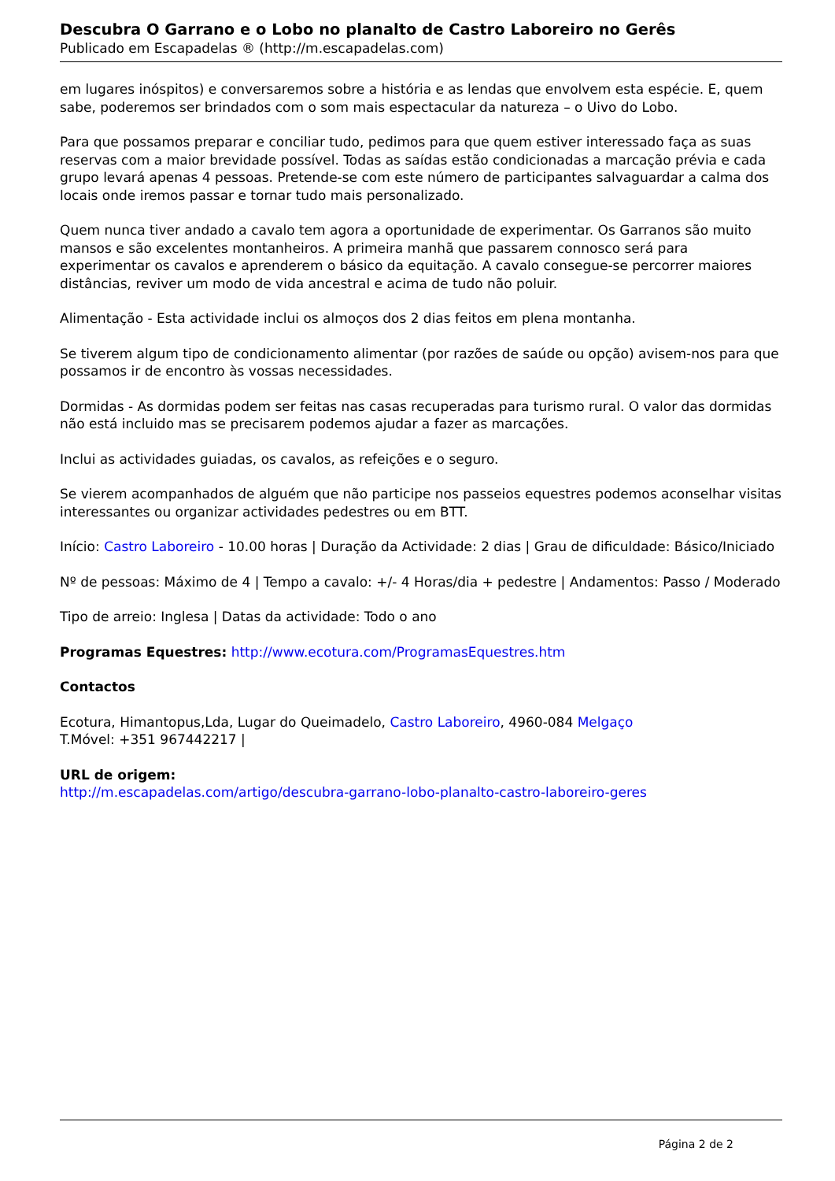Descubra O Garrano e o Lobo no planalto de Castro Laboreiro no Gerês
Publicado em Escapadelas ® (http://m.escapadelas.com)
em lugares inóspitos) e conversaremos sobre a história e as lendas que envolvem esta espécie. E, quem sabe, poderemos ser brindados com o som mais espectacular da natureza – o Uivo do Lobo.
Para que possamos preparar e conciliar tudo, pedimos para que quem estiver interessado faça as suas reservas com a maior brevidade possível. Todas as saídas estão condicionadas a marcação prévia e cada grupo levará apenas 4 pessoas. Pretende-se com este número de participantes salvaguardar a calma dos locais onde iremos passar e tornar tudo mais personalizado.
Quem nunca tiver andado a cavalo tem agora a oportunidade de experimentar. Os Garranos são muito mansos e são excelentes montanheiros. A primeira manhã que passarem connosco será para experimentar os cavalos e aprenderem o básico da equitação. A cavalo consegue-se percorrer maiores distâncias, reviver um modo de vida ancestral e acima de tudo não poluir.
Alimentação - Esta actividade inclui os almoços dos 2 dias feitos em plena montanha.
Se tiverem algum tipo de condicionamento alimentar (por razões de saúde ou opção) avisem-nos para que possamos ir de encontro às vossas necessidades.
Dormidas - As dormidas podem ser feitas nas casas recuperadas para turismo rural. O valor das dormidas não está incluido mas se precisarem podemos ajudar a fazer as marcações.
Inclui as actividades guiadas, os cavalos, as refeições e o seguro.
Se vierem acompanhados de alguém que não participe nos passeios equestres podemos aconselhar visitas interessantes ou organizar actividades pedestres ou em BTT.
Início: Castro Laboreiro - 10.00 horas | Duração da Actividade: 2 dias | Grau de dificuldade: Básico/Iniciado
Nº de pessoas: Máximo de 4 | Tempo a cavalo: +/- 4 Horas/dia + pedestre | Andamentos: Passo / Moderado
Tipo de arreio: Inglesa | Datas da actividade: Todo o ano
Programas Equestres: http://www.ecotura.com/ProgramasEquestres.htm
Contactos
Ecotura, Himantopus,Lda, Lugar do Queimadelo, Castro Laboreiro, 4960-084 Melgaço
T.Móvel: +351 967442217 |
URL de origem:
http://m.escapadelas.com/artigo/descubra-garrano-lobo-planalto-castro-laboreiro-geres
Página 2 de 2